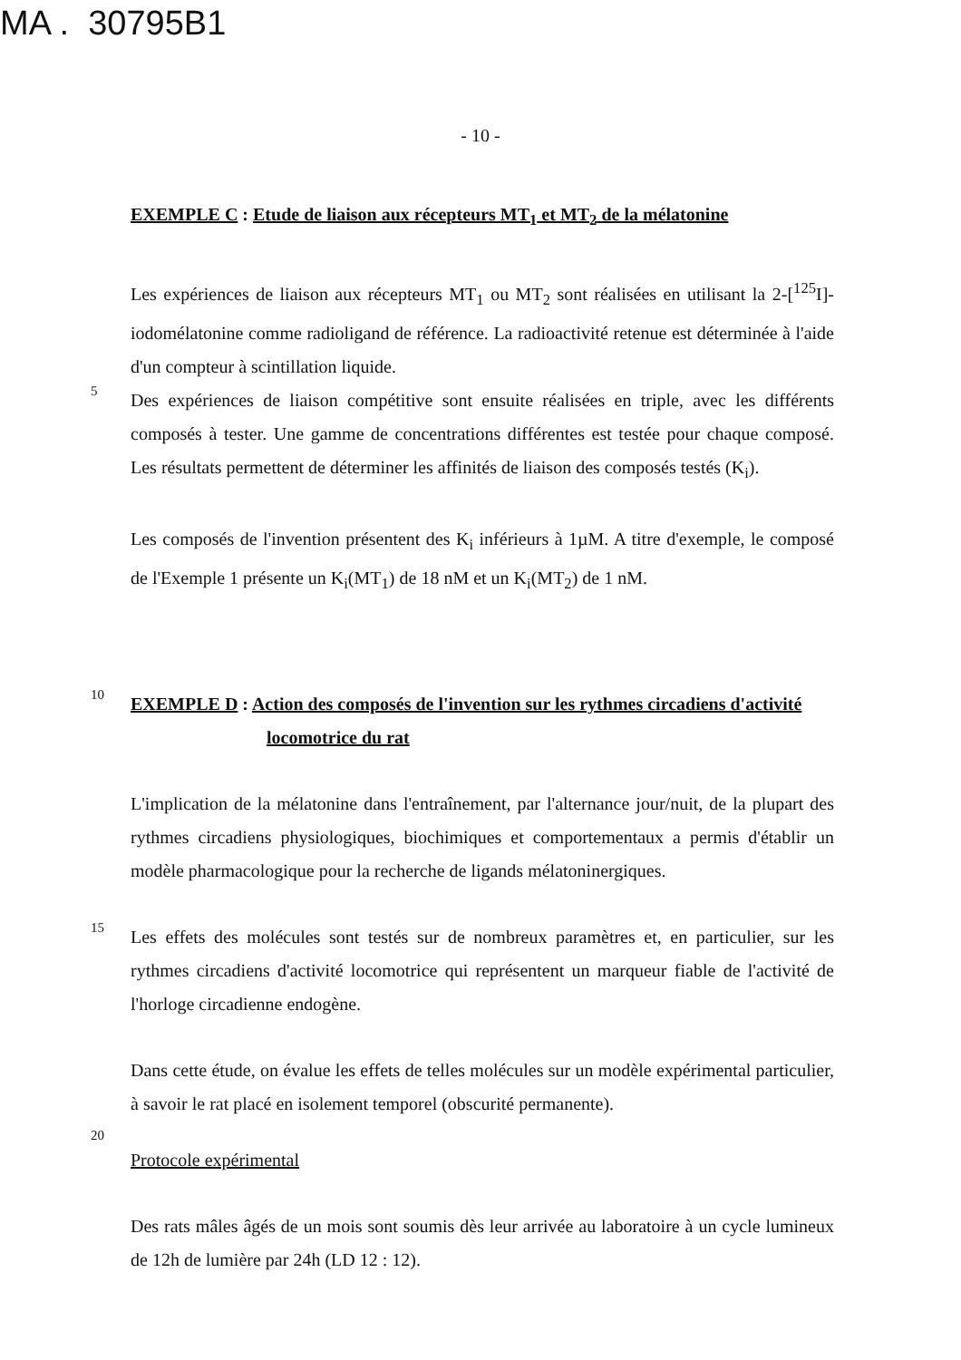MA . 30795B1
- 10 -
EXEMPLE C : Etude de liaison aux récepteurs MT<sub>1</sub> et MT<sub>2</sub> de la mélatonine
Les expériences de liaison aux récepteurs MT<sub>1</sub> ou MT<sub>2</sub> sont réalisées en utilisant la 2-[<sup>125</sup>I]-iodomélatonine comme radioligand de référence. La radioactivité retenue est déterminée à l'aide d'un compteur à scintillation liquide.
5
Des expériences de liaison compétitive sont ensuite réalisées en triple, avec les différents composés à tester. Une gamme de concentrations différentes est testée pour chaque composé. Les résultats permettent de déterminer les affinités de liaison des composés testés (K<sub>i</sub>).
Les composés de l'invention présentent des K<sub>i</sub> inférieurs à 1µM. A titre d'exemple, le composé de l'Exemple 1 présente un K<sub>i</sub>(MT<sub>1</sub>) de 18 nM et un K<sub>i</sub>(MT<sub>2</sub>) de 1 nM.
10
EXEMPLE D : Action des composés de l'invention sur les rythmes circadiens d'activité
locomotrice du rat
L'implication de la mélatonine dans l'entraînement, par l'alternance jour/nuit, de la plupart des rythmes circadiens physiologiques, biochimiques et comportementaux a permis d'établir un modèle pharmacologique pour la recherche de ligands mélatoninergiques.
15
Les effets des molécules sont testés sur de nombreux paramètres et, en particulier, sur les rythmes circadiens d'activité locomotrice qui représentent un marqueur fiable de l'activité de l'horloge circadienne endogène.
Dans cette étude, on évalue les effets de telles molécules sur un modèle expérimental particulier, à savoir le rat placé en isolement temporel (obscurité permanente).
20
Protocole expérimental
Des rats mâles âgés de un mois sont soumis dès leur arrivée au laboratoire à un cycle lumineux de 12h de lumière par 24h (LD 12 : 12).